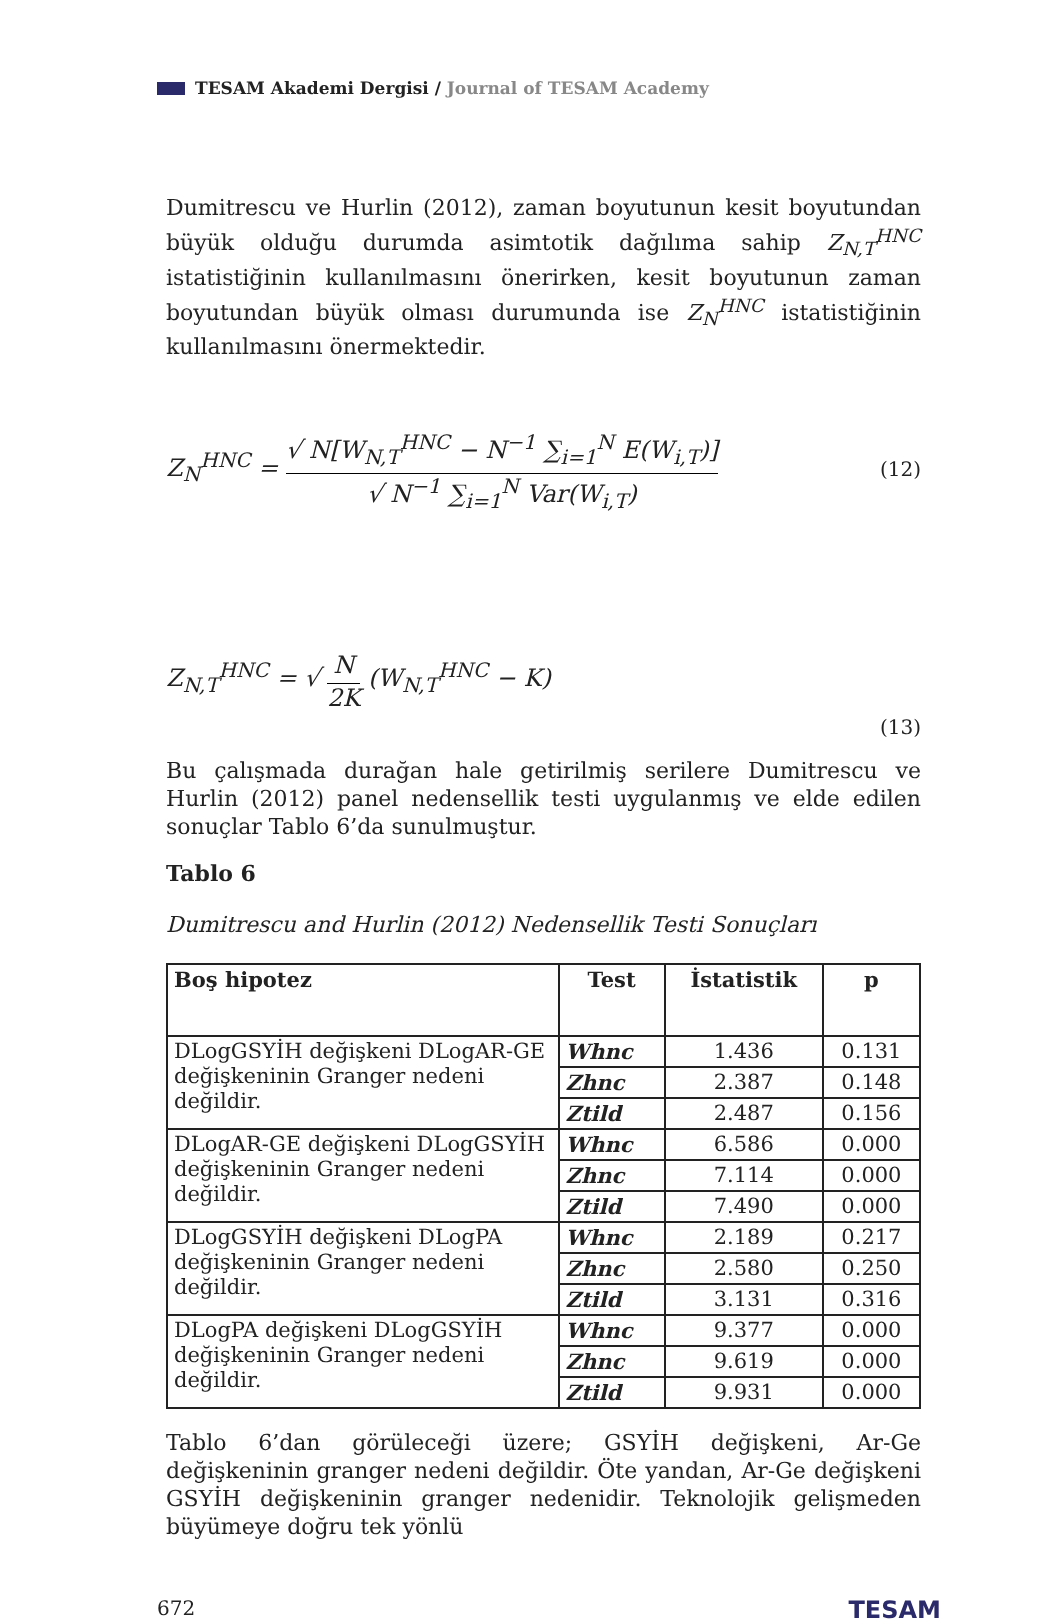TESAM Akademi Dergisi / Journal of TESAM Academy
Dumitrescu ve Hurlin (2012), zaman boyutunun kesit boyutundan büyük olduğu durumda asimtotik dağılıma sahip Z<sub>N,T</sub><sup>HNC</sup> istatistiğinin kullanılmasını önerirken, kesit boyutunun zaman boyutundan büyük olması durumunda ise Z<sub>N</sub><sup>HNC</sup> istatistiğinin kullanılmasını önermektedir.
Z<sub>N</sub><sup>HNC</sup> = √ N[W<sub>N,T</sub><sup>HNC</sup> − N<sup>−1</sup> ∑<sub>i=1</sub><sup>N</sup> E(W<sub>i,T</sub>)] √ N<sup>−1</sup> ∑<sub>i=1</sub><sup>N</sup> Var(W<sub>i,T</sub>) (12)
Z<sub>N,T</sub><sup>HNC</sup> = √ N 2K (W<sub>N,T</sub><sup>HNC</sup> − K) (13)
Bu çalışmada durağan hale getirilmiş serilere Dumitrescu ve Hurlin (2012) panel nedensellik testi uygulanmış ve elde edilen sonuçlar Tablo 6’da sunulmuştur.
Tablo 6
Dumitrescu and Hurlin (2012) Nedensellik Testi Sonuçları
| Boş hipotez | Test | İstatistik | p |
| --- | --- | --- | --- |
| DLogGSYİH değişkeni DLogAR-GE değişkeninin Granger nedeni değildir. | Whnc | 1.436 | 0.131 |
| | Zhnc | 2.387 | 0.148 |
| | Ztild | 2.487 | 0.156 |
| DLogAR-GE değişkeni DLogGSYİH değişkeninin Granger nedeni değildir. | Whnc | 6.586 | 0.000 |
| | Zhnc | 7.114 | 0.000 |
| | Ztild | 7.490 | 0.000 |
| DLogGSYİH değişkeni DLogPA değişkeninin Granger nedeni değildir. | Whnc | 2.189 | 0.217 |
| | Zhnc | 2.580 | 0.250 |
| | Ztild | 3.131 | 0.316 |
| DLogPA değişkeni DLogGSYİH değişkeninin Granger nedeni değildir. | Whnc | 9.377 | 0.000 |
| | Zhnc | 9.619 | 0.000 |
| | Ztild | 9.931 | 0.000 |
Tablo 6’dan görüleceği üzere; GSYİH değişkeni, Ar-Ge değişkeninin granger nedeni değildir. Öte yandan, Ar-Ge değişkeni GSYİH değişkeninin granger nedenidir. Teknolojik gelişmeden büyümeye doğru tek yönlü
672 TESAM